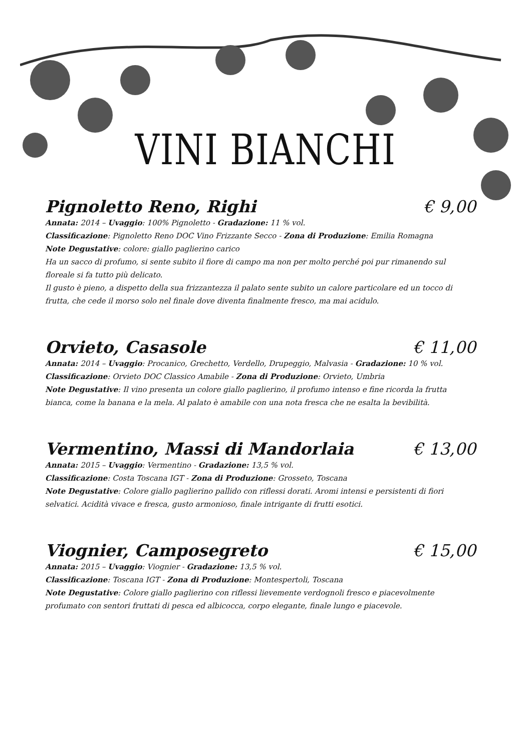VINI BIANCHI
Pignoletto Reno, Righi € 9,00
Annata: 2014 – Uvaggio: 100% Pignoletto - Gradazione: 11 % vol.
Classificazione: Pignoletto Reno DOC Vino Frizzante Secco - Zona di Produzione: Emilia Romagna
Note Degustative: colore: giallo paglierino carico
Ha un sacco di profumo, si sente subito il fiore di campo ma non per molto perché poi pur rimanendo sul floreale si fa tutto più delicato.
Il gusto è pieno, a dispetto della sua frizzantezza il palato sente subito un calore particolare ed un tocco di frutta, che cede il morso solo nel finale dove diventa finalmente fresco, ma mai acidulo.
Orvieto, Casasole € 11,00
Annata: 2014 – Uvaggio: Procanico, Grechetto, Verdello, Drupeggio, Malvasia - Gradazione: 10 % vol.
Classificazione: Orvieto DOC Classico Amabile - Zona di Produzione: Orvieto, Umbria
Note Degustative: Il vino presenta un colore giallo paglierino, il profumo intenso e fine ricorda la frutta bianca, come la banana e la mela. Al palato è amabile con una nota fresca che ne esalta la bevibilità.
Vermentino, Massi di Mandorlaia € 13,00
Annata: 2015 – Uvaggio: Vermentino - Gradazione: 13,5 % vol.
Classificazione: Costa Toscana IGT - Zona di Produzione: Grosseto, Toscana
Note Degustative: Colore giallo paglierino pallido con riflessi dorati. Aromi intensi e persistenti di fiori selvatici. Acidità vivace e fresca, gusto armonioso, finale intrigante di frutti esotici.
Viognier, Camposegreto € 15,00
Annata: 2015 – Uvaggio: Viognier - Gradazione: 13,5 % vol.
Classificazione: Toscana IGT - Zona di Produzione: Montespertoli, Toscana
Note Degustative: Colore giallo paglierino con riflessi lievemente verdognoli fresco e piacevolmente profumato con sentori fruttati di pesca ed albicocca, corpo elegante, finale lungo e piacevole.